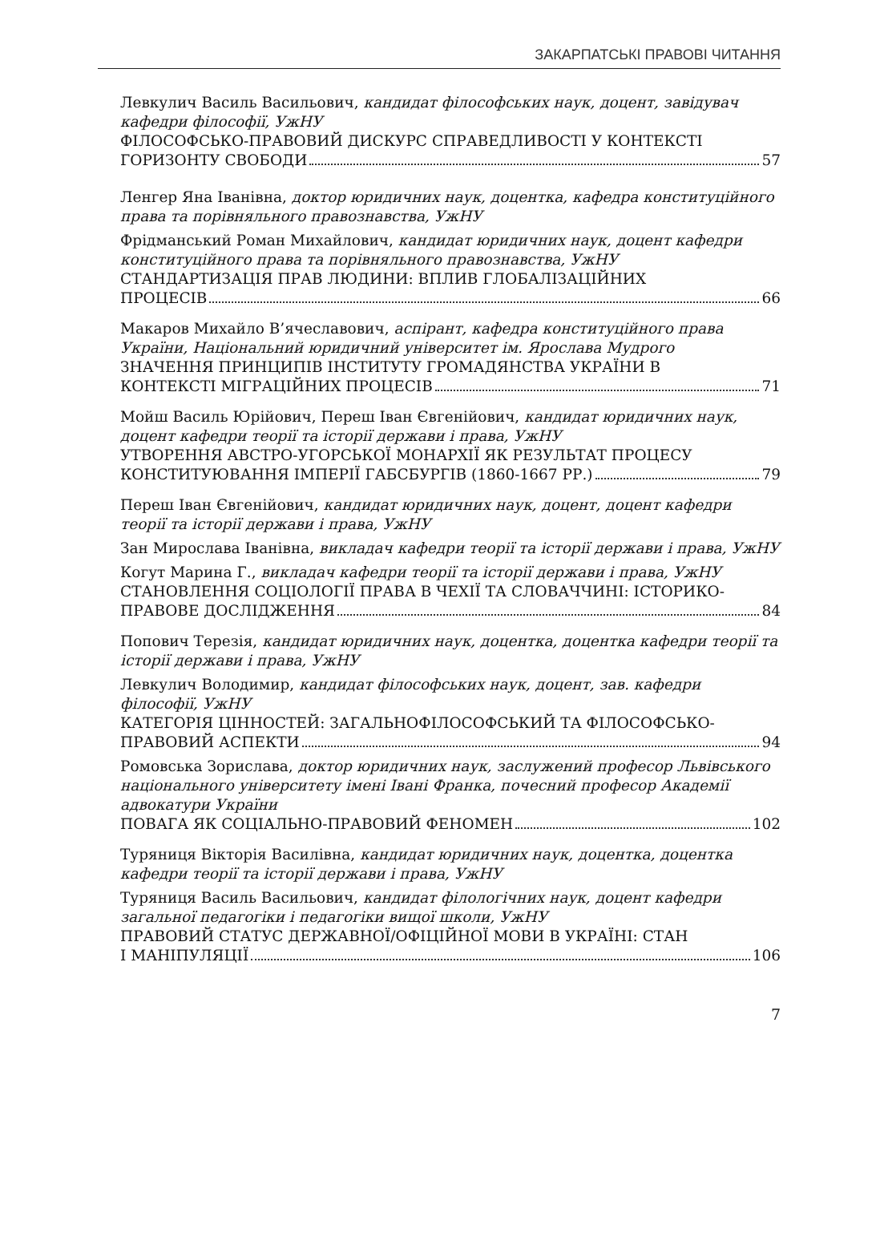ЗАКАРПАТСЬКІ ПРАВОВІ ЧИТАННЯ
Левкулич Василь Васильович, кандидат філософських наук, доцент, завідувач кафедри філософії, УжНУ
ФІЛОСОФСЬКО-ПРАВОВИЙ ДИСКУРС СПРАВЕДЛИВОСТІ У КОНТЕКСТІ
ГОРИЗОНТУ СВОБОДИ 57
Ленгер Яна Іванівна, доктор юридичних наук, доцентка, кафедра конституційного права та порівняльного правознавства, УжНУ
Фрідманський Роман Михайлович, кандидат юридичних наук, доцент кафедри конституційного права та порівняльного правознавства, УжНУ
СТАНДАРТИЗАЦІЯ ПРАВ ЛЮДИНИ: ВПЛИВ ГЛОБАЛІЗАЦІЙНИХ
ПРОЦЕСІВ 66
Макаров Михайло В’ячеславович, аспірант, кафедра конституційного права України, Національний юридичний університет ім. Ярослава Мудрого
ЗНАЧЕННЯ ПРИНЦИПІВ ІНСТИТУТУ ГРОМАДЯНСТВА УКРАЇНИ В
КОНТЕКСТІ МІГРАЦІЙНИХ ПРОЦЕСІВ 71
Мойш Василь Юрійович, Переш Іван Євгенійович, кандидат юридичних наук, доцент кафедри теорії та історії держави і права, УжНУ
УТВОРЕННЯ АВСТРО-УГОРСЬКОЇ МОНАРХІЇ ЯК РЕЗУЛЬТАТ ПРОЦЕСУ
КОНСТИТУЮВАННЯ ІМПЕРІЇ ГАБСБУРГІВ (1860-1667 РР.) 79
Переш Іван Євгенійович, кандидат юридичних наук, доцент, доцент кафедри теорії та історії держави і права, УжНУ
Зан Мирослава Іванівна, викладач кафедри теорії та історії держави і права, УжНУ
Когут Марина Г., викладач кафедри теорії та історії держави і права, УжНУ
СТАНОВЛЕННЯ СОЦІОЛОГІЇ ПРАВА В ЧЕХІЇ ТА СЛОВАЧЧИНІ: ІСТОРИКО-
ПРАВОВЕ ДОСЛІДЖЕННЯ 84
Попович Терезія, кандидат юридичних наук, доцентка, доцентка кафедри теорії та історії держави і права, УжНУ
Левкулич Володимир, кандидат філософських наук, доцент, зав. кафедри філософії, УжНУ
КАТЕГОРІЯ ЦІННОСТЕЙ: ЗАГАЛЬНОФІЛОСОФСЬКИЙ ТА ФІЛОСОФСЬКО-
ПРАВОВИЙ АСПЕКТИ 94
Ромовська Зорислава, доктор юридичних наук, заслужений професор Львівського національного університету імені Івані Франка, почесний професор Академії адвокатури України
ПОВАГА ЯК СОЦІАЛЬНО-ПРАВОВИЙ ФЕНОМЕН 102
Туряниця Вікторія Василівна, кандидат юридичних наук, доцентка, доцентка кафедри теорії та історії держави і права, УжНУ
Туряниця Василь Васильович, кандидат філологічних наук, доцент кафедри загальної педагогіки і педагогіки вищої школи, УжНУ
ПРАВОВИЙ СТАТУС ДЕРЖАВНОЇ/ОФІЦІЙНОЇ МОВИ В УКРАЇНІ: СТАН
І МАНІПУЛЯЦІЇ 106
7